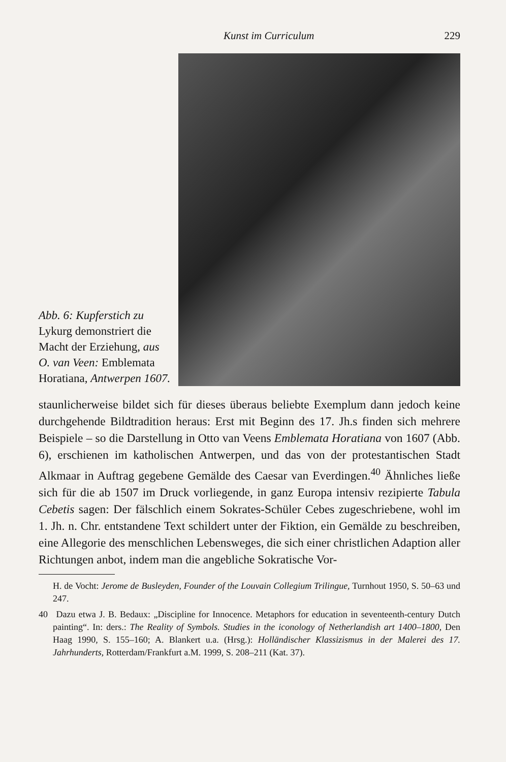Kunst im Curriculum 229
Abb. 6: Kupferstich zu
Lykurg demonstriert die Macht der Erziehung, aus O. van Veen: Emblemata Horatiana, Antwerpen 1607.
staunlicherweise bildet sich für dieses überaus beliebte Exemplum dann jedoch keine durchgehende Bildtradition heraus: Erst mit Beginn des 17. Jh.s finden sich mehrere Beispiele – so die Darstellung in Otto van Veens Emblemata Horatiana von 1607 (Abb. 6), erschienen im katholischen Antwerpen, und das von der protestantischen Stadt Alkmaar in Auftrag gegebene Gemälde des Caesar van Everdingen.<sup>40</sup> Ähnliches ließe sich für die ab 1507 im Druck vorliegende, in ganz Europa intensiv rezipierte Tabula Cebetis sagen: Der fälschlich einem Sokrates-Schüler Cebes zugeschriebene, wohl im 1. Jh. n. Chr. entstandene Text schildert unter der Fiktion, ein Gemälde zu beschreiben, eine Allegorie des menschlichen Lebensweges, die sich einer christlichen Adaption aller Richtungen anbot, indem man die angebliche Sokratische Vor-
H. de Vocht: Jerome de Busleyden, Founder of the Louvain Collegium Trilingue, Turnhout 1950, S. 50–63 und 247.
40 Dazu etwa J. B. Bedaux: „Discipline for Innocence. Metaphors for education in seventeenth-century Dutch painting“. In: ders.: The Reality of Symbols. Studies in the iconology of Netherlandish art 1400–1800, Den Haag 1990, S. 155–160; A. Blankert u.a. (Hrsg.): Holländischer Klassizismus in der Malerei des 17. Jahrhunderts, Rotterdam/Frankfurt a.M. 1999, S. 208–211 (Kat. 37).